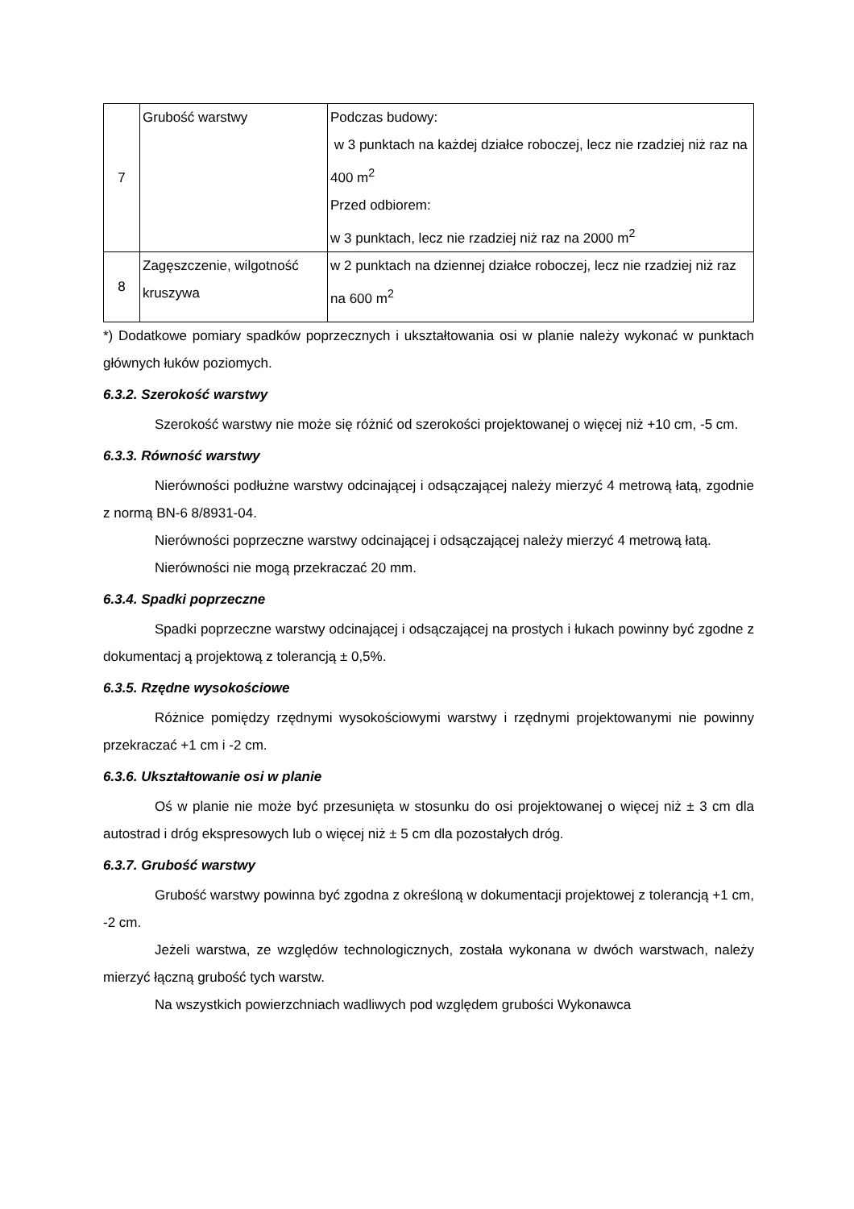| 7 | Grubość warstwy | Podczas budowy: w 3 punktach na każdej działce roboczej, lecz nie rzadziej niż raz na 400 m<sup>2</sup> Przed odbiorem: w 3 punktach, lecz nie rzadziej niż raz na 2000 m<sup>2</sup> |
| 8 | Zagęszczenie, wilgotność kruszywa | w 2 punktach na dziennej działce roboczej, lecz nie rzadziej niż raz na 600 m<sup>2</sup> |
*) Dodatkowe pomiary spadków poprzecznych i ukształtowania osi w planie należy wykonać w punktach głównych łuków poziomych.
6.3.2. Szerokość warstwy
Szerokość warstwy nie może się różnić od szerokości projektowanej o więcej niż +10 cm, -5 cm.
6.3.3. Równość warstwy
Nierówności podłużne warstwy odcinającej i odsączającej należy mierzyć 4 metrową łatą, zgodnie z normą BN-6 8/8931-04.
Nierówności poprzeczne warstwy odcinającej i odsączającej należy mierzyć 4 metrową łatą.
Nierówności nie mogą przekraczać 20 mm.
6.3.4. Spadki poprzeczne
Spadki poprzeczne warstwy odcinającej i odsączającej na prostych i łukach powinny być zgodne z dokumentacj ą projektową z tolerancją ± 0,5%.
6.3.5. Rzędne wysokościowe
Różnice pomiędzy rzędnymi wysokościowymi warstwy i rzędnymi projektowanymi nie powinny przekraczać +1 cm i -2 cm.
6.3.6. Ukształtowanie osi w planie
Oś w planie nie może być przesunięta w stosunku do osi projektowanej o więcej niż ± 3 cm dla autostrad i dróg ekspresowych lub o więcej niż ± 5 cm dla pozostałych dróg.
6.3.7. Grubość warstwy
Grubość warstwy powinna być zgodna z określoną w dokumentacji projektowej z tolerancją +1 cm, -2 cm.
Jeżeli warstwa, ze względów technologicznych, została wykonana w dwóch warstwach, należy mierzyć łączną grubość tych warstw.
Na wszystkich powierzchniach wadliwych pod względem grubości Wykonawca